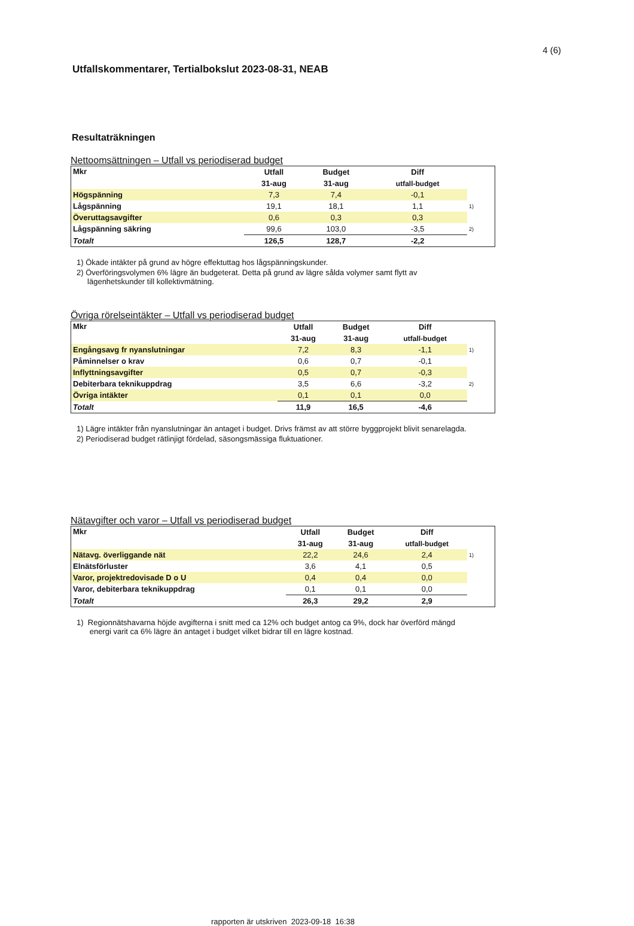4 (6)
Utfallskommentarer, Tertialbokslut 2023-08-31, NEAB
Resultaträkningen
Nettoomsättningen – Utfall vs periodiserad budget
| Mkr | Utfall | Budget | Diff | |
| --- | --- | --- | --- | --- |
| | 31-aug | 31-aug | utfall-budget | |
| Högspänning | 7,3 | 7,4 | -0,1 | |
| Lågspänning | 19,1 | 18,1 | 1,1 | 1) |
| Överuttagsavgifter | 0,6 | 0,3 | 0,3 | |
| Lågspänning säkring | 99,6 | 103,0 | -3,5 | 2) |
| Totalt | 126,5 | 128,7 | -2,2 | |
1) Ökade intäkter på grund av högre effektuttag hos lågspänningskunder.
2) Överföringsvolymen 6% lägre än budgeterat. Detta på grund av lägre sålda volymer samt flytt av
lägenhetskunder till kollektivmätning.
Övriga rörelseintäkter – Utfall vs periodiserad budget
| Mkr | Utfall | Budget | Diff | |
| --- | --- | --- | --- | --- |
| | 31-aug | 31-aug | utfall-budget | |
| Engångsavg fr nyanslutningar | 7,2 | 8,3 | -1,1 | 1) |
| Påminnelser o krav | 0,6 | 0,7 | -0,1 | |
| Inflyttningsavgifter | 0,5 | 0,7 | -0,3 | |
| Debiterbara teknikuppdrag | 3,5 | 6,6 | -3,2 | 2) |
| Övriga intäkter | 0,1 | 0,1 | 0,0 | |
| Totalt | 11,9 | 16,5 | -4,6 | |
1) Lägre intäkter från nyanslutningar än antaget i budget. Drivs främst av att större byggprojekt blivit senarelagda.
2) Periodiserad budget rätlinjigt fördelad, säsongsmässiga fluktuationer.
Nätavgifter och varor – Utfall vs periodiserad budget
| Mkr | Utfall | Budget | Diff | |
| --- | --- | --- | --- | --- |
| | 31-aug | 31-aug | utfall-budget | |
| Nätavg. överliggande nät | 22,2 | 24,6 | 2,4 | 1) |
| Elnätsförluster | 3,6 | 4,1 | 0,5 | |
| Varor, projektredovisade D o U | 0,4 | 0,4 | 0,0 | |
| Varor, debiterbara teknikuppdrag | 0,1 | 0,1 | 0,0 | |
| Totalt | 26,3 | 29,2 | 2,9 | |
1) Regionnätshavarna höjde avgifterna i snitt med ca 12% och budget antog ca 9%, dock har överförd mängd
energi varit ca 6% lägre än antaget i budget vilket bidrar till en lägre kostnad.
rapporten är utskriven 2023-09-18 16:38